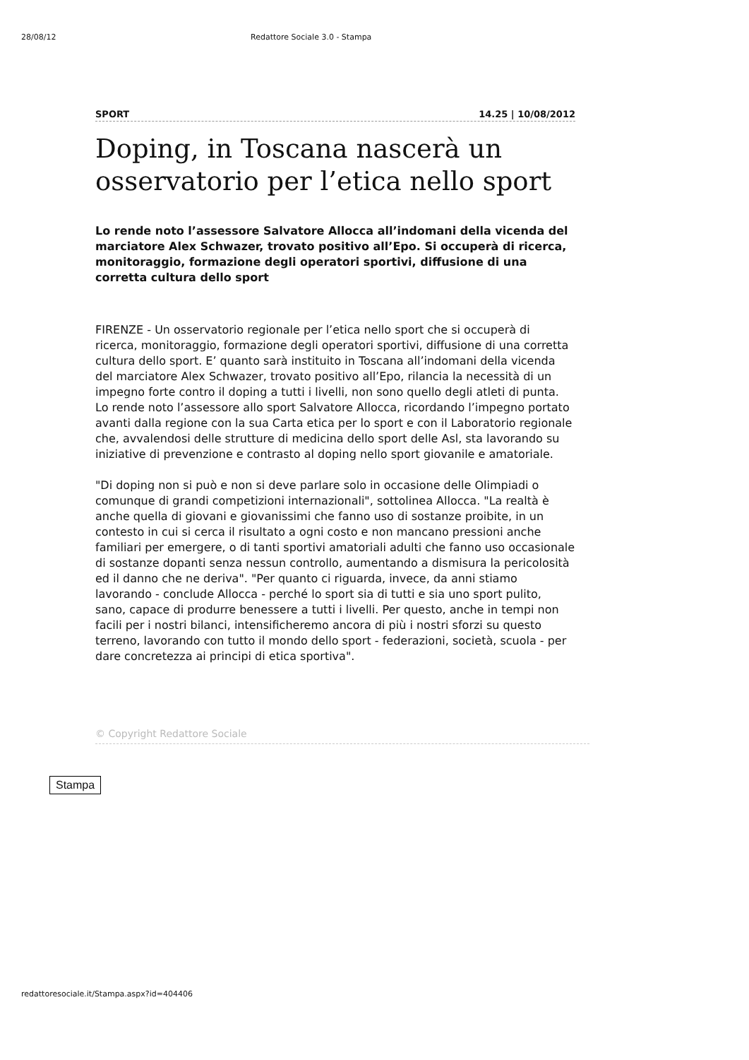28/08/12 Redattore Sociale 3.0 - Stampa
SPORT 14.25 | 10/08/2012
Doping, in Toscana nascerà un osservatorio per l’etica nello sport
Lo rende noto l’assessore Salvatore Allocca all’indomani della vicenda del marciatore Alex Schwazer, trovato positivo all’Epo. Si occuperà di ricerca, monitoraggio, formazione degli operatori sportivi, diffusione di una corretta cultura dello sport
FIRENZE - Un osservatorio regionale per l’etica nello sport che si occuperà di ricerca, monitoraggio, formazione degli operatori sportivi, diffusione di una corretta cultura dello sport. E’ quanto sarà instituito in Toscana all’indomani della vicenda del marciatore Alex Schwazer, trovato positivo all’Epo, rilancia la necessità di un impegno forte contro il doping a tutti i livelli, non sono quello degli atleti di punta. Lo rende noto l’assessore allo sport Salvatore Allocca, ricordando l’impegno portato avanti dalla regione con la sua Carta etica per lo sport e con il Laboratorio regionale che, avvalendosi delle strutture di medicina dello sport delle Asl, sta lavorando su iniziative di prevenzione e contrasto al doping nello sport giovanile e amatoriale.
"Di doping non si può e non si deve parlare solo in occasione delle Olimpiadi o comunque di grandi competizioni internazionali", sottolinea Allocca. "La realtà è anche quella di giovani e giovanissimi che fanno uso di sostanze proibite, in un contesto in cui si cerca il risultato a ogni costo e non mancano pressioni anche familiari per emergere, o di tanti sportivi amatoriali adulti che fanno uso occasionale di sostanze dopanti senza nessun controllo, aumentando a dismisura la pericolosità ed il danno che ne deriva". "Per quanto ci riguarda, invece, da anni stiamo lavorando - conclude Allocca - perché lo sport sia di tutti e sia uno sport pulito, sano, capace di produrre benessere a tutti i livelli. Per questo, anche in tempi non facili per i nostri bilanci, intensificheremo ancora di più i nostri sforzi su questo terreno, lavorando con tutto il mondo dello sport - federazioni, società, scuola - per dare concretezza ai principi di etica sportiva".
© Copyright Redattore Sociale
Stampa
redattoresociale.it/Stampa.aspx?id=404406